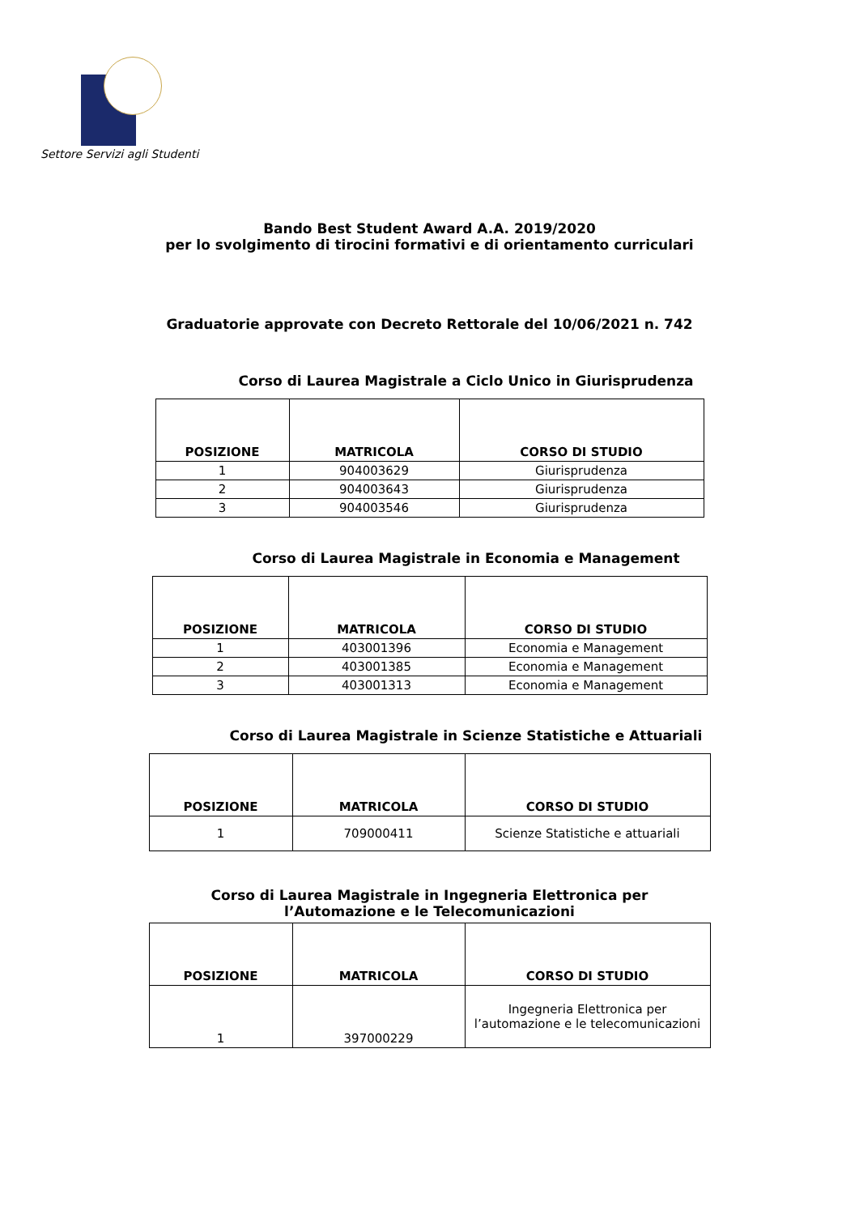Settore Servizi agli Studenti
Bando Best Student Award A.A. 2019/2020
per lo svolgimento di tirocini formativi e di orientamento curriculari
Graduatorie approvate con Decreto Rettorale del 10/06/2021 n. 742
Corso di Laurea Magistrale a Ciclo Unico in Giurisprudenza
| POSIZIONE | MATRICOLA | CORSO DI STUDIO |
| --- | --- | --- |
| 1 | 904003629 | Giurisprudenza |
| 2 | 904003643 | Giurisprudenza |
| 3 | 904003546 | Giurisprudenza |
Corso di Laurea Magistrale in Economia e Management
| POSIZIONE | MATRICOLA | CORSO DI STUDIO |
| --- | --- | --- |
| 1 | 403001396 | Economia e Management |
| 2 | 403001385 | Economia e Management |
| 3 | 403001313 | Economia e Management |
Corso di Laurea Magistrale in Scienze Statistiche e Attuariali
| POSIZIONE | MATRICOLA | CORSO DI STUDIO |
| --- | --- | --- |
| 1 | 709000411 | Scienze Statistiche e attuariali |
Corso di Laurea Magistrale in Ingegneria Elettronica per
l’Automazione e le Telecomunicazioni
| POSIZIONE | MATRICOLA | CORSO DI STUDIO |
| --- | --- | --- |
| 1 | 397000229 | Ingegneria Elettronica per l’automazione e le telecomunicazioni |